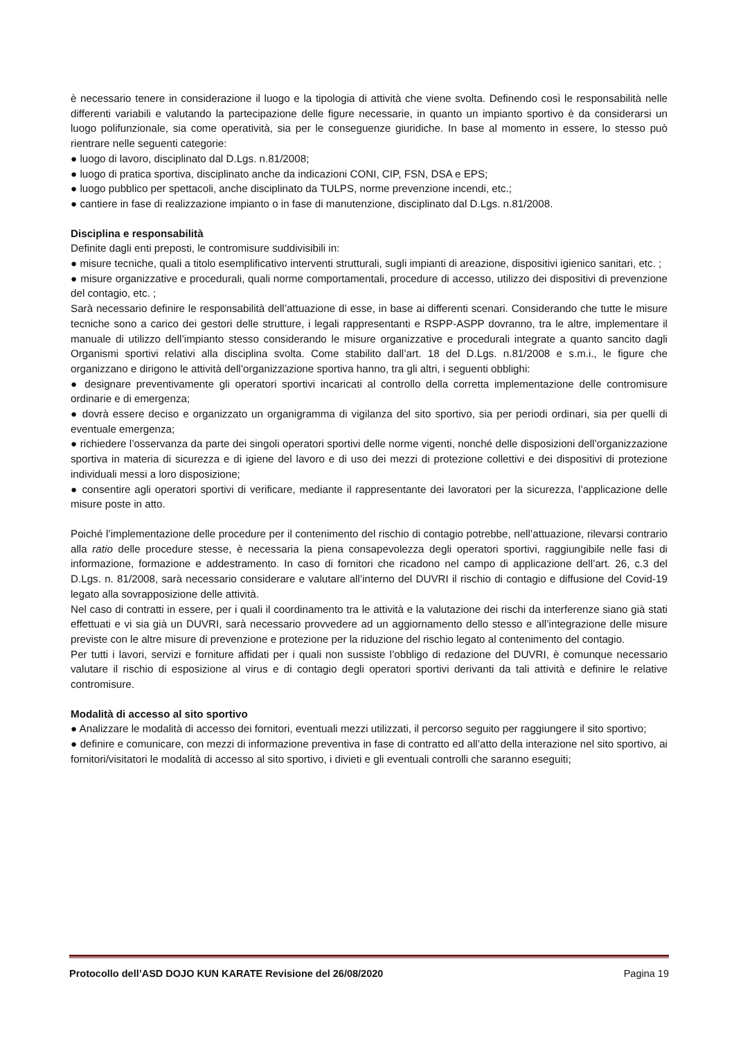è necessario tenere in considerazione il luogo e la tipologia di attività che viene svolta. Definendo così le responsabilità nelle differenti variabili e valutando la partecipazione delle figure necessarie, in quanto un impianto sportivo è da considerarsi un luogo polifunzionale, sia come operatività, sia per le conseguenze giuridiche. In base al momento in essere, lo stesso può rientrare nelle seguenti categorie:
● luogo di lavoro, disciplinato dal D.Lgs. n.81/2008;
● luogo di pratica sportiva, disciplinato anche da indicazioni CONI, CIP, FSN, DSA e EPS;
● luogo pubblico per spettacoli, anche disciplinato da TULPS, norme prevenzione incendi, etc.;
● cantiere in fase di realizzazione impianto o in fase di manutenzione, disciplinato dal D.Lgs. n.81/2008.
Disciplina e responsabilità
Definite dagli enti preposti, le contromisure suddivisibili in:
● misure tecniche, quali a titolo esemplificativo interventi strutturali, sugli impianti di areazione, dispositivi igienico sanitari, etc. ;
● misure organizzative e procedurali, quali norme comportamentali, procedure di accesso, utilizzo dei dispositivi di prevenzione del contagio, etc. ;
Sarà necessario definire le responsabilità dell’attuazione di esse, in base ai differenti scenari. Considerando che tutte le misure tecniche sono a carico dei gestori delle strutture, i legali rappresentanti e RSPP-ASPP dovranno, tra le altre, implementare il manuale di utilizzo dell’impianto stesso considerando le misure organizzative e procedurali integrate a quanto sancito dagli Organismi sportivi relativi alla disciplina svolta. Come stabilito dall’art. 18 del D.Lgs. n.81/2008 e s.m.i., le figure che organizzano e dirigono le attività dell’organizzazione sportiva hanno, tra gli altri, i seguenti obblighi:
● designare preventivamente gli operatori sportivi incaricati al controllo della corretta implementazione delle contromisure ordinarie e di emergenza;
● dovrà essere deciso e organizzato un organigramma di vigilanza del sito sportivo, sia per periodi ordinari, sia per quelli di eventuale emergenza;
● richiedere l’osservanza da parte dei singoli operatori sportivi delle norme vigenti, nonché delle disposizioni dell’organizzazione sportiva in materia di sicurezza e di igiene del lavoro e di uso dei mezzi di protezione collettivi e dei dispositivi di protezione individuali messi a loro disposizione;
● consentire agli operatori sportivi di verificare, mediante il rappresentante dei lavoratori per la sicurezza, l’applicazione delle misure poste in atto.
Poiché l’implementazione delle procedure per il contenimento del rischio di contagio potrebbe, nell’attuazione, rilevarsi contrario alla ratio delle procedure stesse, è necessaria la piena consapevolezza degli operatori sportivi, raggiungibile nelle fasi di informazione, formazione e addestramento. In caso di fornitori che ricadono nel campo di applicazione dell’art. 26, c.3 del D.Lgs. n. 81/2008, sarà necessario considerare e valutare all’interno del DUVRI il rischio di contagio e diffusione del Covid-19 legato alla sovrapposizione delle attività.
Nel caso di contratti in essere, per i quali il coordinamento tra le attività e la valutazione dei rischi da interferenze siano già stati effettuati e vi sia già un DUVRI, sarà necessario provvedere ad un aggiornamento dello stesso e all’integrazione delle misure previste con le altre misure di prevenzione e protezione per la riduzione del rischio legato al contenimento del contagio.
Per tutti i lavori, servizi e forniture affidati per i quali non sussiste l’obbligo di redazione del DUVRI, è comunque necessario valutare il rischio di esposizione al virus e di contagio degli operatori sportivi derivanti da tali attività e definire le relative contromisure.
Modalità di accesso al sito sportivo
● Analizzare le modalità di accesso dei fornitori, eventuali mezzi utilizzati, il percorso seguito per raggiungere il sito sportivo;
● definire e comunicare, con mezzi di informazione preventiva in fase di contratto ed all’atto della interazione nel sito sportivo, ai fornitori/visitatori le modalità di accesso al sito sportivo, i divieti e gli eventuali controlli che saranno eseguiti;
Protocollo dell’ASD DOJO KUN KARATE Revisione del 26/08/2020 Pagina 19